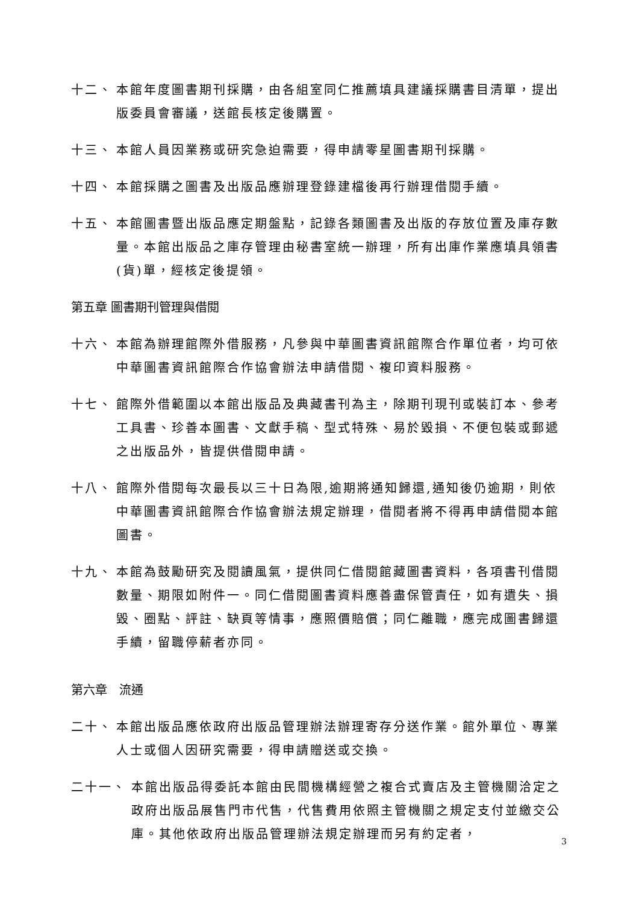十二、 本館年度圖書期刊採購，由各組室同仁推薦填具建議採購書目清單，提出版委員會審議，送館長核定後購置。
十三、 本館人員因業務或研究急迫需要，得申請零星圖書期刊採購。
十四、 本館採購之圖書及出版品應辦理登錄建檔後再行辦理借閱手續。
十五、 本館圖書暨出版品應定期盤點，記錄各類圖書及出版的存放位置及庫存數量。本館出版品之庫存管理由秘書室統一辦理，所有出庫作業應填具領書(貨)單，經核定後提領。
第五章 圖書期刊管理與借閱
十六、 本館為辦理館際外借服務，凡參與中華圖書資訊館際合作單位者，均可依中華圖書資訊館際合作協會辦法申請借閱、複印資料服務。
十七、 館際外借範圍以本館出版品及典藏書刊為主，除期刊現刊或裝訂本、參考工具書、珍善本圖書、文獻手稿、型式特殊、易於毀損、不便包裝或郵遞之出版品外，皆提供借閱申請。
十八、 館際外借閱每次最長以三十日為限,逾期將通知歸還,通知後仍逾期，則依中華圖書資訊館際合作協會辦法規定辦理，借閱者將不得再申請借閱本館圖書。
十九、 本館為鼓勵研究及閱讀風氣，提供同仁借閱館藏圖書資料，各項書刊借閱數量、期限如附件一。同仁借閱圖書資料應善盡保管責任，如有遺失、損毀、圈點、評註、缺頁等情事，應照價賠償；同仁離職，應完成圖書歸還手續，留職停薪者亦同。
第六章　流通
二十、 本館出版品應依政府出版品管理辦法辦理寄存分送作業。館外單位、專業人士或個人因研究需要，得申請贈送或交換。
二十一、 本館出版品得委託本館由民間機構經營之複合式賣店及主管機關洽定之政府出版品展售門市代售，代售費用依照主管機關之規定支付並繳交公庫。其他依政府出版品管理辦法規定辦理而另有約定者，
3